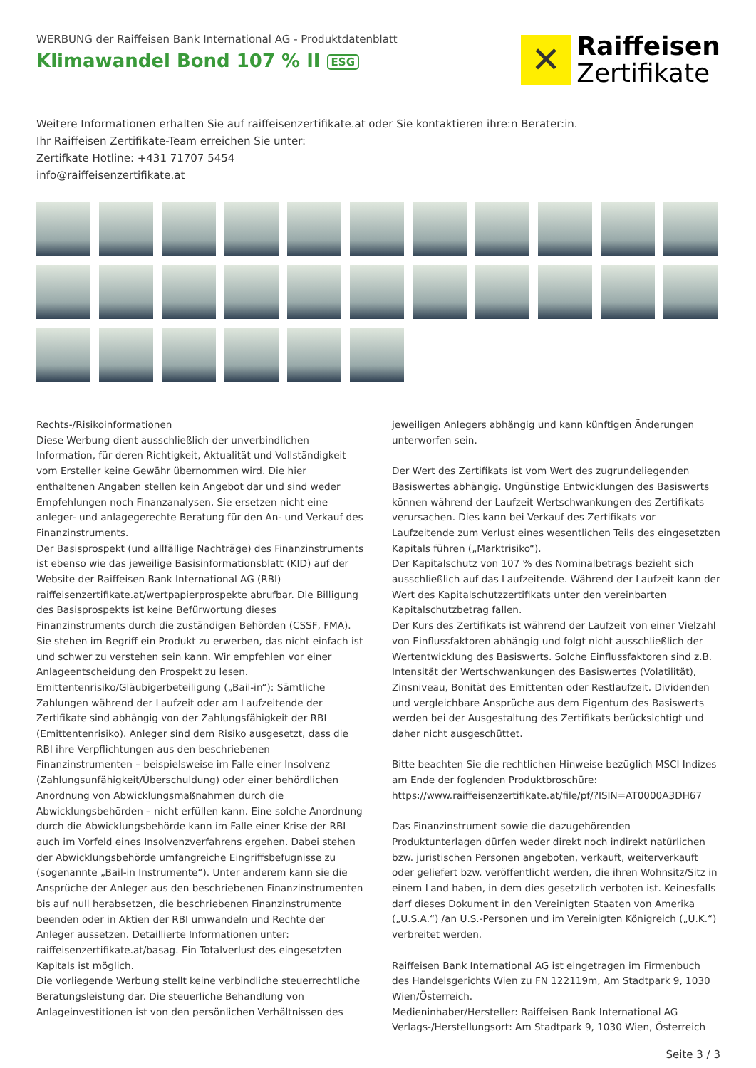WERBUNG der Raiffeisen Bank International AG - Produktdatenblatt
Klimawandel Bond 107 % II ESG
✕
Raiffeisen
Zertifikate
Weitere Informationen erhalten Sie auf raiffeisenzertifikate.at oder Sie kontaktieren ihre:n Berater:in.
Ihr Raiffeisen Zertifikate-Team erreichen Sie unter:
Zertifkate Hotline: +431 71707 5454
info@raiffeisenzertifikate.at
Rechts-/Risikoinformationen
Diese Werbung dient ausschließlich der unverbindlichen Information, für deren Richtigkeit, Aktualität und Vollständigkeit vom Ersteller keine Gewähr übernommen wird. Die hier enthaltenen Angaben stellen kein Angebot dar und sind weder Empfehlungen noch Finanzanalysen. Sie ersetzen nicht eine anleger- und anlagegerechte Beratung für den An- und Verkauf des Finanzinstruments.
Der Basisprospekt (und allfällige Nachträge) des Finanzinstruments ist ebenso wie das jeweilige Basisinformationsblatt (KID) auf der Website der Raiffeisen Bank International AG (RBI) raiffeisenzertifikate.at/wertpapierprospekte abrufbar. Die Billigung des Basisprospekts ist keine Befürwortung dieses Finanzinstruments durch die zuständigen Behörden (CSSF, FMA). Sie stehen im Begriff ein Produkt zu erwerben, das nicht einfach ist und schwer zu verstehen sein kann. Wir empfehlen vor einer Anlageentscheidung den Prospekt zu lesen.
Emittentenrisiko/Gläubigerbeteiligung („Bail-in“): Sämtliche Zahlungen während der Laufzeit oder am Laufzeitende der Zertifikate sind abhängig von der Zahlungsfähigkeit der RBI (Emittentenrisiko). Anleger sind dem Risiko ausgesetzt, dass die RBI ihre Verpflichtungen aus den beschriebenen Finanzinstrumenten – beispielsweise im Falle einer Insolvenz (Zahlungsunfähigkeit/Überschuldung) oder einer behördlichen Anordnung von Abwicklungsmaßnahmen durch die Abwicklungsbehörden – nicht erfüllen kann. Eine solche Anordnung durch die Abwicklungsbehörde kann im Falle einer Krise der RBI auch im Vorfeld eines Insolvenzverfahrens ergehen. Dabei stehen der Abwicklungsbehörde umfangreiche Eingriffsbefugnisse zu (sogenannte „Bail-in Instrumente“). Unter anderem kann sie die Ansprüche der Anleger aus den beschriebenen Finanzinstrumenten bis auf null herabsetzen, die beschriebenen Finanzinstrumente beenden oder in Aktien der RBI umwandeln und Rechte der Anleger aussetzen. Detaillierte Informationen unter: raiffeisenzertifikate.at/basag. Ein Totalverlust des eingesetzten Kapitals ist möglich.
Die vorliegende Werbung stellt keine verbindliche steuerrechtliche Beratungsleistung dar. Die steuerliche Behandlung von Anlageinvestitionen ist von den persönlichen Verhältnissen des jeweiligen Anlegers abhängig und kann künftigen Änderungen unterworfen sein.
Der Wert des Zertifikats ist vom Wert des zugrundeliegenden Basiswertes abhängig. Ungünstige Entwicklungen des Basiswerts können während der Laufzeit Wertschwankungen des Zertifikats verursachen. Dies kann bei Verkauf des Zertifikats vor Laufzeitende zum Verlust eines wesentlichen Teils des eingesetzten Kapitals führen („Marktrisiko“).
Der Kapitalschutz von 107 % des Nominalbetrags bezieht sich ausschließlich auf das Laufzeitende. Während der Laufzeit kann der Wert des Kapitalschutzzertifikats unter den vereinbarten Kapitalschutzbetrag fallen.
Der Kurs des Zertifikats ist während der Laufzeit von einer Vielzahl von Einflussfaktoren abhängig und folgt nicht ausschließlich der Wertentwicklung des Basiswerts. Solche Einflussfaktoren sind z.B. Intensität der Wertschwankungen des Basiswertes (Volatilität), Zinsniveau, Bonität des Emittenten oder Restlaufzeit. Dividenden und vergleichbare Ansprüche aus dem Eigentum des Basiswerts werden bei der Ausgestaltung des Zertifikats berücksichtigt und daher nicht ausgeschüttet.
Bitte beachten Sie die rechtlichen Hinweise bezüglich MSCI Indizes am Ende der foglenden Produktbroschüre:
https://www.raiffeisenzertifikate.at/file/pf/?ISIN=AT0000A3DH67
Das Finanzinstrument sowie die dazugehörenden Produktunterlagen dürfen weder direkt noch indirekt natürlichen bzw. juristischen Personen angeboten, verkauft, weiterverkauft oder geliefert bzw. veröffentlicht werden, die ihren Wohnsitz/Sitz in einem Land haben, in dem dies gesetzlich verboten ist. Keinesfalls darf dieses Dokument in den Vereinigten Staaten von Amerika („U.S.A.“) /an U.S.-Personen und im Vereinigten Königreich („U.K.“) verbreitet werden.
Raiffeisen Bank International AG ist eingetragen im Firmenbuch des Handelsgerichts Wien zu FN 122119m, Am Stadtpark 9, 1030 Wien/Österreich.
Medieninhaber/Hersteller: Raiffeisen Bank International AG
Verlags-/Herstellungsort: Am Stadtpark 9, 1030 Wien, Österreich
Seite 3 / 3